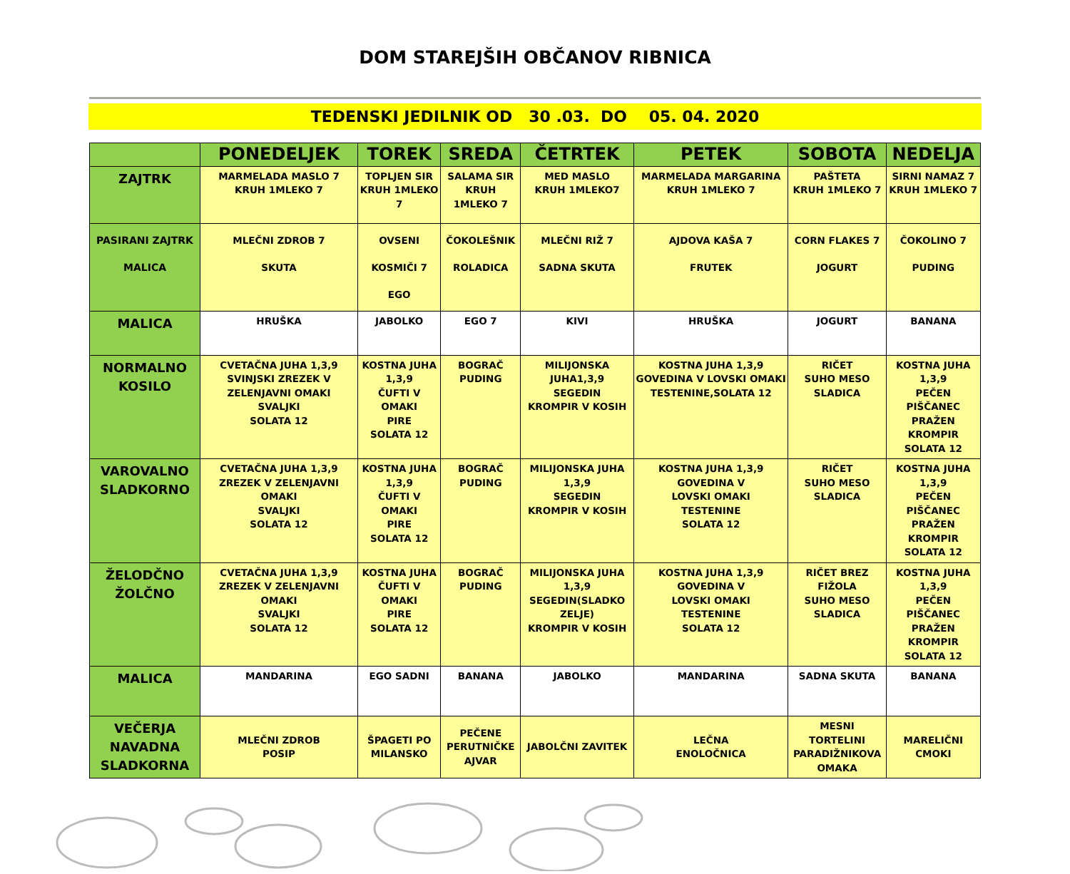DOM STAREJŠIH OBČANOV RIBNICA
TEDENSKI JEDILNIK OD 30 .03. DO 05. 04. 2020
| | PONEDELJEK | TOREK | SREDA | ČETRTEK | PETEK | SOBOTA | NEDELJA |
| --- | --- | --- | --- | --- | --- | --- | --- |
| ZAJTRK | MARMELADA MASLO 7 KRUH 1MLEKO 7 | TOPLJEN SIR KRUH 1MLEKO 7 | SALAMA SIR KRUH 1MLEKO 7 | MED MASLO KRUH 1MLEKO7 | MARMELADA MARGARINA KRUH 1MLEKO 7 | PAŠTETA KRUH 1MLEKO 7 | SIRNI NAMAZ 7 KRUH 1MLEKO 7 |
| PASIRANI ZAJTRK MALICA | MLEČNI ZDROB 7 SKUTA | OVSENI KOSMIČI 7 EGO | ČOKOLEŠNIK ROLADICA | MLEČNI RIŽ 7 SADNA SKUTA | AJDOVA KAŠA 7 FRUTEK | CORN FLAKES 7 JOGURT | ČOKOLINO 7 PUDING |
| MALICA | HRUŠKA | JABOLKO | EGO 7 | KIVI | HRUŠKA | JOGURT | BANANA |
| NORMALNO KOSILO | CVETAČNA JUHA 1,3,9 SVINJSKI ZREZEK V ZELENJAVNI OMAKI SVALJKI SOLATA 12 | KOSTNA JUHA 1,3,9 ČUFTI V OMAKI PIRE SOLATA 12 | BOGRAČ PUDING | MILIJONSKA JUHA1,3,9 SEGEDIN KROMPIR V KOSIH | KOSTNA JUHA 1,3,9 GOVEDINA V LOVSKI OMAKI TESTENINE,SOLATA 12 | RIČET SUHO MESO SLADICA | KOSTNA JUHA 1,3,9 PEČEN PIŠČANEC PRAŽEN KROMPIR SOLATA 12 |
| VAROVALNO SLADKORNO | CVETAČNA JUHA 1,3,9 ZREZEK V ZELENJAVNI OMAKI SVALJKI SOLATA 12 | KOSTNA JUHA 1,3,9 ČUFTI V OMAKI PIRE SOLATA 12 | BOGRAČ PUDING | MILIJONSKA JUHA 1,3,9 SEGEDIN KROMPIR V KOSIH | KOSTNA JUHA 1,3,9 GOVEDINA V LOVSKI OMAKI TESTENINE SOLATA 12 | RIČET SUHO MESO SLADICA | KOSTNA JUHA 1,3,9 PEČEN PIŠČANEC PRAŽEN KROMPIR SOLATA 12 |
| ŽELODČNO ŽOLČNO | CVETAČNA JUHA 1,3,9 ZREZEK V ZELENJAVNI OMAKI SVALJKI SOLATA 12 | KOSTNA JUHA ČUFTI V OMAKI PIRE SOLATA 12 | BOGRAČ PUDING | MILIJONSKA JUHA 1,3,9 SEGEDIN(SLADKO ZELJE) KROMPIR V KOSIH | KOSTNA JUHA 1,3,9 GOVEDINA V LOVSKI OMAKI TESTENINE SOLATA 12 | RIČET BREZ FIŽOLA SUHO MESO SLADICA | KOSTNA JUHA 1,3,9 PEČEN PIŠČANEC PRAŽEN KROMPIR SOLATA 12 |
| MALICA | MANDARINA | EGO SADNI | BANANA | JABOLKO | MANDARINA | SADNA SKUTA | BANANA |
| VEČERJA NAVADNA SLADKORNA | MLEČNI ZDROB POSIP | ŠPAGETI PO MILANSKO | PEČENE PERUTNIČKE AJVAR | JABOLČNI ZAVITEK | LEČNA ENOLOČNICA | MESNI TORTELINI PARADIŽNIKOVA OMAKA | MARELIČNI CMOKI |